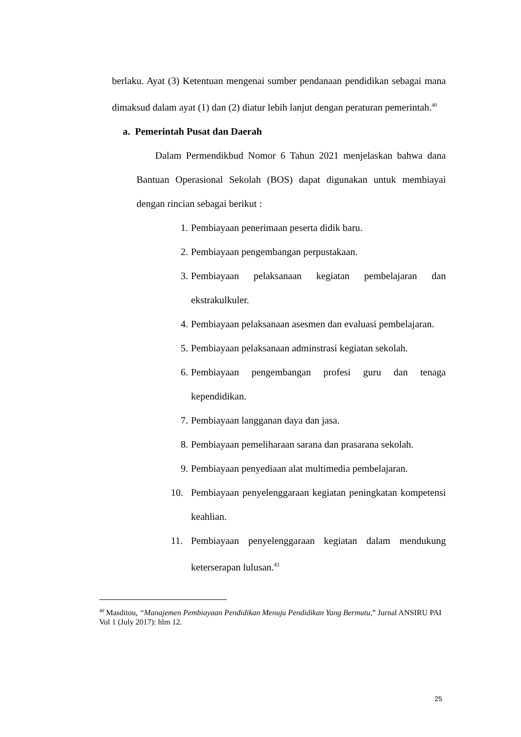berlaku. Ayat (3) Ketentuan mengenai sumber pendanaan pendidikan sebagai mana dimaksud dalam ayat (1) dan (2) diatur lebih lanjut dengan peraturan pemerintah.<sup>40</sup>
a. Pemerintah Pusat dan Daerah
Dalam Permendikbud Nomor 6 Tahun 2021 menjelaskan bahwa dana Bantuan Operasional Sekolah (BOS) dapat digunakan untuk membiayai dengan rincian sebagai berikut :
1. Pembiayaan penerimaan peserta didik baru.
2. Pembiayaan pengembangan perpustakaan.
3. Pembiayaan pelaksanaan kegiatan pembelajaran dan ekstrakulkuler.
4. Pembiayaan pelaksanaan asesmen dan evaluasi pembelajaran.
5. Pembiayaan pelaksanaan adminstrasi kegiatan sekolah.
6. Pembiayaan pengembangan profesi guru dan tenaga kependidikan.
7. Pembiayaan langganan daya dan jasa.
8. Pembiayaan pemeliharaan sarana dan prasarana sekolah.
9. Pembiayaan penyediaan alat multimedia pembelajaran.
10. Pembiayaan penyelenggaraan kegiatan peningkatan kompetensi keahlian.
11. Pembiayaan penyelenggaraan kegiatan dalam mendukung keterserapan lulusan.<sup>41</sup>
<sup>40</sup> Masditou, “Manajemen Pembiayaan Pendidikan Menuju Pendidikan Yang Bermutu,” Jurnal ANSIRU PAI Vol 1 (July 2017): hlm 12.
25